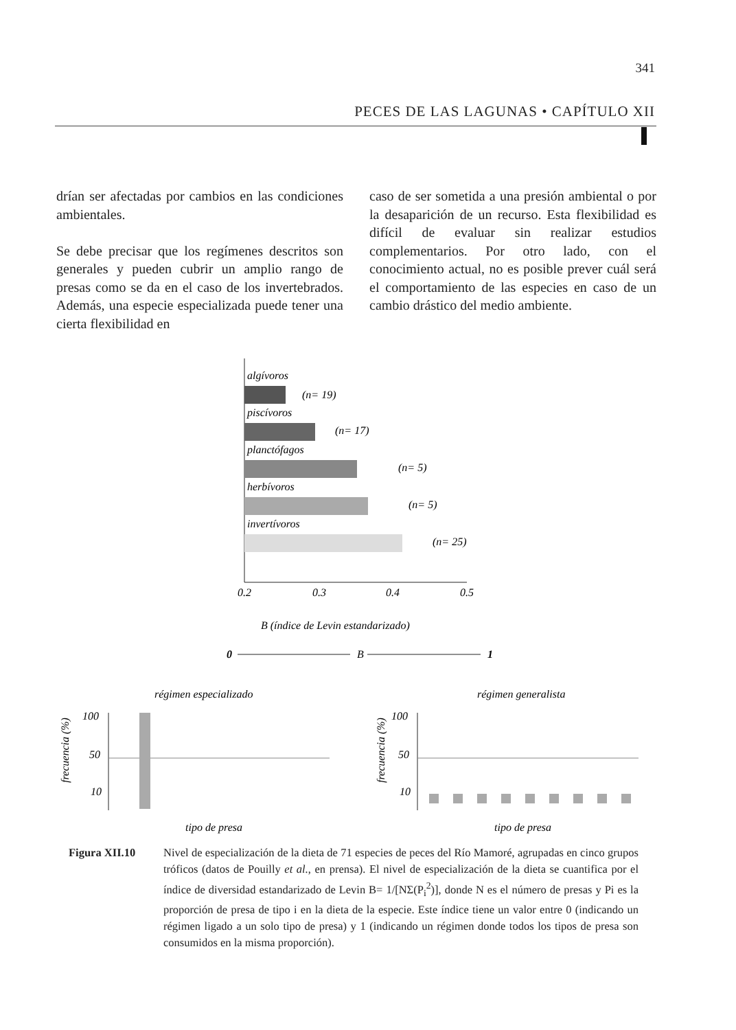341
PECES DE LAS LAGUNAS • CAPÍTULO XII
drían ser afectadas por cambios en las condiciones ambientales.
Se debe precisar que los regímenes descritos son generales y pueden cubrir un amplio rango de presas como se da en el caso de los invertebrados. Además, una especie especializada puede tener una cierta flexibilidad en
caso de ser sometida a una presión ambiental o por la desaparición de un recurso. Esta flexibilidad es difícil de evaluar sin realizar estudios complementarios. Por otro lado, con el conocimiento actual, no es posible prever cuál será el comportamiento de las especies en caso de un cambio drástico del medio ambiente.
algívoros
(n= 19)
piscívoros
(n= 17)
planctófagos
(n= 5)
herbívoros
(n= 5)
invertívoros
(n= 25)
0.2
0.3
0.4
0.5
B (índice de Levin estandarizado)
0
B
1
régimen especializado
régimen generalista
100
50
10
tipo de presa
100
50
10
tipo de presa
frecuencia (%)
frecuencia (%)
Figura XII.10 Nivel de especialización de la dieta de 71 especies de peces del Río Mamoré, agrupadas en cinco grupos tróficos (datos de Pouilly et al., en prensa). El nivel de especialización de la dieta se cuantifica por el índice de diversidad estandarizado de Levin B= 1/[NΣ(P<sub>i</sub><sup>2</sup>)], donde N es el número de presas y Pi es la proporción de presa de tipo i en la dieta de la especie. Este índice tiene un valor entre 0 (indicando un régimen ligado a un solo tipo de presa) y 1 (indicando un régimen donde todos los tipos de presa son consumidos en la misma proporción).